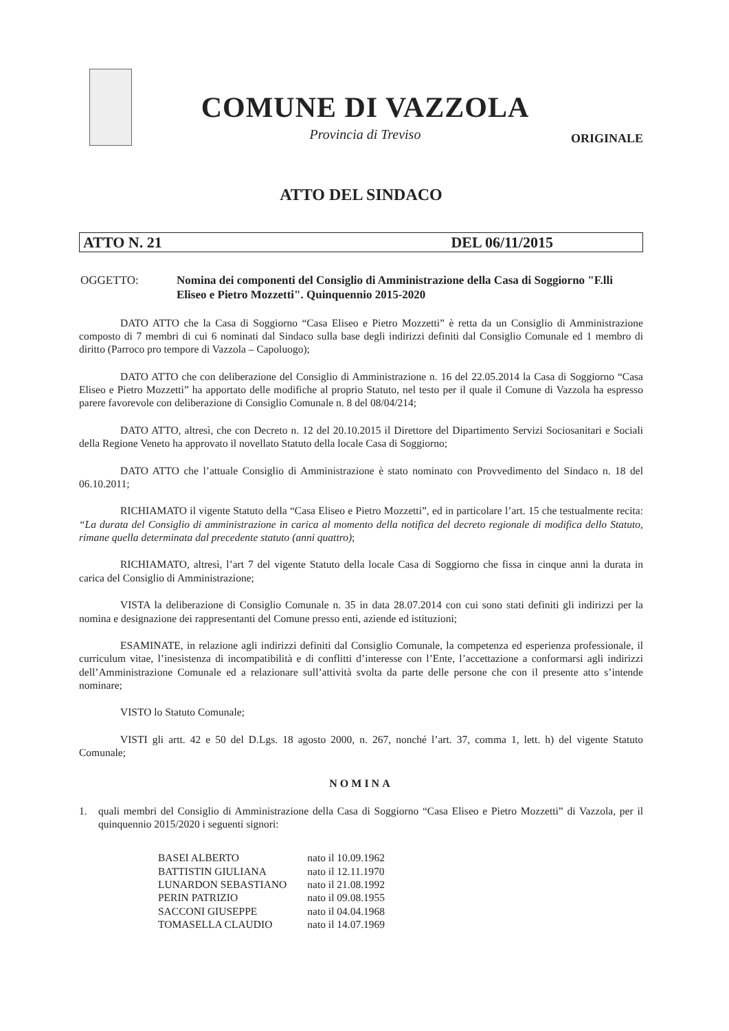COMUNE DI VAZZOLA
Provincia di Treviso
ORIGINALE
ATTO DEL SINDACO
ATTO N. 21 DEL 06/11/2015
OGGETTO: Nomina dei componenti del Consiglio di Amministrazione della Casa di Soggiorno "F.lli Eliseo e Pietro Mozzetti". Quinquennio 2015-2020
DATO ATTO che la Casa di Soggiorno “Casa Eliseo e Pietro Mozzetti” è retta da un Consiglio di Amministrazione composto di 7 membri di cui 6 nominati dal Sindaco sulla base degli indirizzi definiti dal Consiglio Comunale ed 1 membro di diritto (Parroco pro tempore di Vazzola – Capoluogo);
DATO ATTO che con deliberazione del Consiglio di Amministrazione n. 16 del 22.05.2014 la Casa di Soggiorno “Casa Eliseo e Pietro Mozzetti” ha apportato delle modifiche al proprio Statuto, nel testo per il quale il Comune di Vazzola ha espresso parere favorevole con deliberazione di Consiglio Comunale n. 8 del 08/04/214;
DATO ATTO, altresì, che con Decreto n. 12 del 20.10.2015 il Direttore del Dipartimento Servizi Sociosanitari e Sociali della Regione Veneto ha approvato il novellato Statuto della locale Casa di Soggiorno;
DATO ATTO che l’attuale Consiglio di Amministrazione è stato nominato con Provvedimento del Sindaco n. 18 del 06.10.2011;
RICHIAMATO il vigente Statuto della “Casa Eliseo e Pietro Mozzetti”, ed in particolare l’art. 15 che testualmente recita: “La durata del Consiglio di amministrazione in carica al momento della notifica del decreto regionale di modifica dello Statuto, rimane quella determinata dal precedente statuto (anni quattro);
RICHIAMATO, altresì, l’art 7 del vigente Statuto della locale Casa di Soggiorno che fissa in cinque anni la durata in carica del Consiglio di Amministrazione;
VISTA la deliberazione di Consiglio Comunale n. 35 in data 28.07.2014 con cui sono stati definiti gli indirizzi per la nomina e designazione dei rappresentanti del Comune presso enti, aziende ed istituzioni;
ESAMINATE, in relazione agli indirizzi definiti dal Consiglio Comunale, la competenza ed esperienza professionale, il curriculum vitae, l’inesistenza di incompatibilità e di conflitti d’interesse con l’Ente, l’accettazione a conformarsi agli indirizzi dell’Amministrazione Comunale ed a relazionare sull’attività svolta da parte delle persone che con il presente atto s’intende nominare;
VISTO lo Statuto Comunale;
VISTI gli artt. 42 e 50 del D.Lgs. 18 agosto 2000, n. 267, nonché l’art. 37, comma 1, lett. h) del vigente Statuto Comunale;
NOMINA
1. quali membri del Consiglio di Amministrazione della Casa di Soggiorno “Casa Eliseo e Pietro Mozzetti” di Vazzola, per il quinquennio 2015/2020 i seguenti signori:
| BASEI ALBERTO | nato il 10.09.1962 |
| BATTISTIN GIULIANA | nato il 12.11.1970 |
| LUNARDON SEBASTIANO | nato il 21.08.1992 |
| PERIN PATRIZIO | nato il 09.08.1955 |
| SACCONI GIUSEPPE | nato il 04.04.1968 |
| TOMASELLA CLAUDIO | nato il 14.07.1969 |